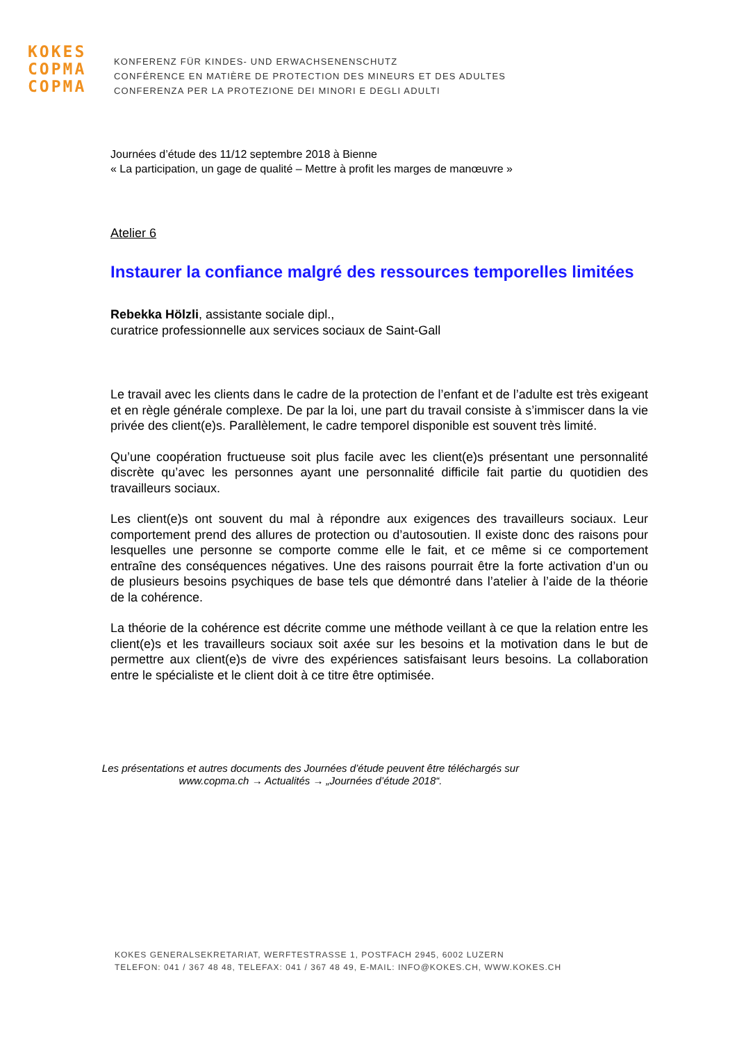KOKES
COPMA
COPMA
KONFERENZ FÜR KINDES- UND ERWACHSENENSCHUTZ
CONFÉRENCE EN MATIÈRE DE PROTECTION DES MINEURS ET DES ADULTES
CONFERENZA PER LA PROTEZIONE DEI MINORI E DEGLI ADULTI
Journées d’étude des 11/12 septembre 2018 à Bienne
« La participation, un gage de qualité – Mettre à profit les marges de manœuvre »
Atelier 6
Instaurer la confiance malgré des ressources temporelles limitées
Rebekka Hölzli, assistante sociale dipl.,
curatrice professionnelle aux services sociaux de Saint-Gall
Le travail avec les clients dans le cadre de la protection de l’enfant et de l’adulte est très exigeant et en règle générale complexe. De par la loi, une part du travail consiste à s’immiscer dans la vie privée des client(e)s. Parallèlement, le cadre temporel disponible est souvent très limité.
Qu’une coopération fructueuse soit plus facile avec les client(e)s présentant une personnalité discrète qu’avec les personnes ayant une personnalité difficile fait partie du quotidien des travailleurs sociaux.
Les client(e)s ont souvent du mal à répondre aux exigences des travailleurs sociaux. Leur comportement prend des allures de protection ou d’autosoutien. Il existe donc des raisons pour lesquelles une personne se comporte comme elle le fait, et ce même si ce comportement entraîne des conséquences négatives. Une des raisons pourrait être la forte activation d’un ou de plusieurs besoins psychiques de base tels que démontré dans l’atelier à l’aide de la théorie de la cohérence.
La théorie de la cohérence est décrite comme une méthode veillant à ce que la relation entre les client(e)s et les travailleurs sociaux soit axée sur les besoins et la motivation dans le but de permettre aux client(e)s de vivre des expériences satisfaisant leurs besoins. La collaboration entre le spécialiste et le client doit à ce titre être optimisée.
Les présentations et autres documents des Journées d’étude peuvent être téléchargés sur
www.copma.ch → Actualités → „Journées d’étude 2018“.
KOKES GENERALSEKRETARIAT, WERFTESTRASSE 1, POSTFACH 2945, 6002 LUZERN
TELEFON: 041 / 367 48 48, TELEFAX: 041 / 367 48 49, E-MAIL: INFO@KOKES.CH, WWW.KOKES.CH